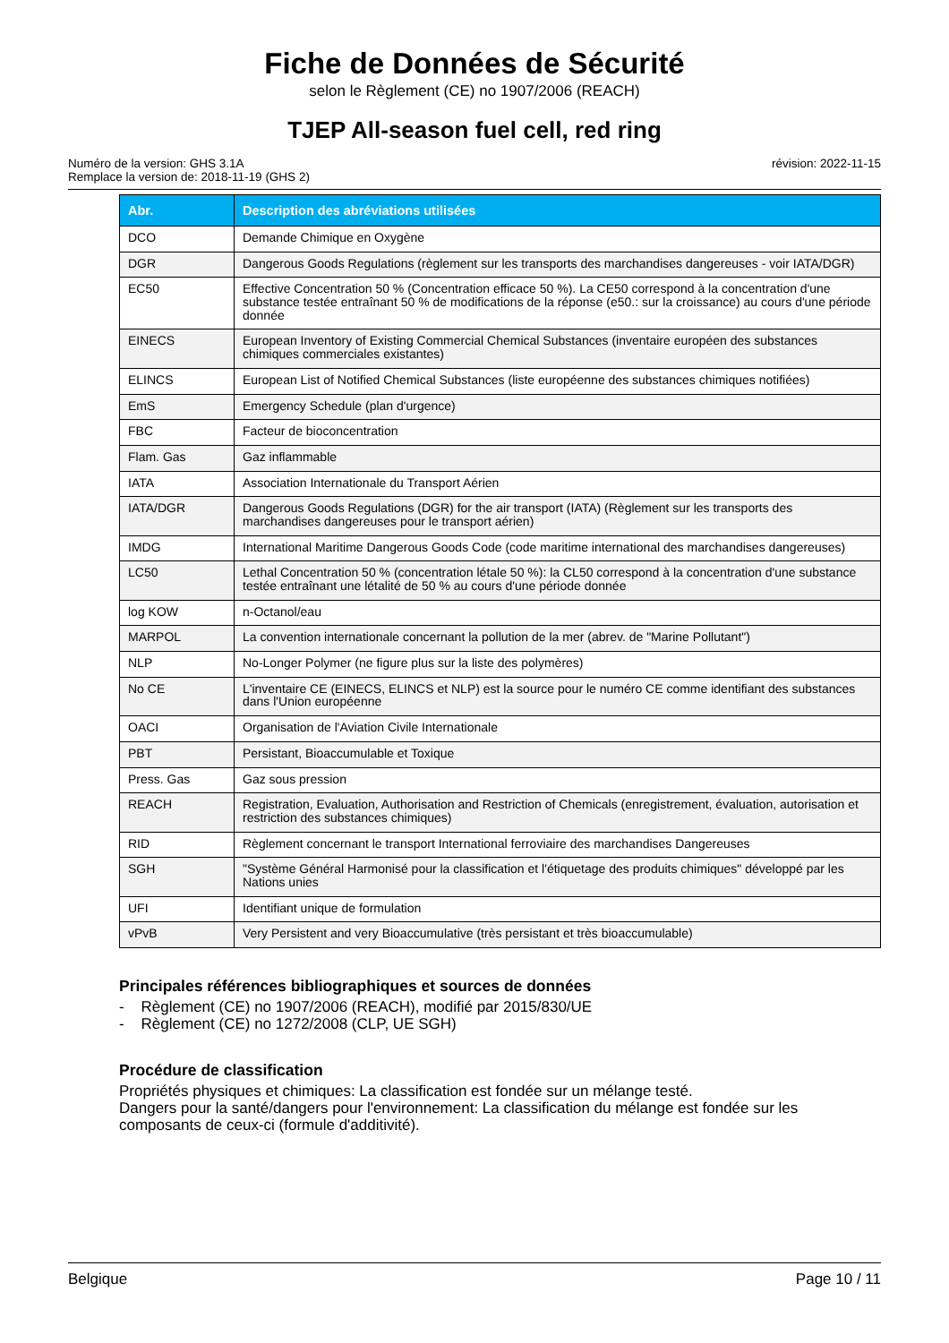Fiche de Données de Sécurité
selon le Règlement (CE) no 1907/2006 (REACH)
TJEP All-season fuel cell, red ring
Numéro de la version: GHS 3.1A
Remplace la version de: 2018-11-19 (GHS 2)
révision: 2022-11-15
| Abr. | Description des abréviations utilisées |
| --- | --- |
| DCO | Demande Chimique en Oxygène |
| DGR | Dangerous Goods Regulations (règlement sur les transports des marchandises dangereuses - voir IATA/DGR) |
| EC50 | Effective Concentration 50 % (Concentration efficace 50 %). La CE50 correspond à la concentration d'une substance testée entraînant 50 % de modifications de la réponse (e50.: sur la croissance) au cours d'une période donnée |
| EINECS | European Inventory of Existing Commercial Chemical Substances (inventaire européen des substances chimiques commerciales existantes) |
| ELINCS | European List of Notified Chemical Substances (liste européenne des substances chimiques notifiées) |
| EmS | Emergency Schedule (plan d'urgence) |
| FBC | Facteur de bioconcentration |
| Flam. Gas | Gaz inflammable |
| IATA | Association Internationale du Transport Aérien |
| IATA/DGR | Dangerous Goods Regulations (DGR) for the air transport (IATA) (Règlement sur les transports des marchandises dangereuses pour le transport aérien) |
| IMDG | International Maritime Dangerous Goods Code (code maritime international des marchandises dangereuses) |
| LC50 | Lethal Concentration 50 % (concentration létale 50 %): la CL50 correspond à la concentration d'une substance testée entraînant une létalité de 50 % au cours d'une période donnée |
| log KOW | n-Octanol/eau |
| MARPOL | La convention internationale concernant la pollution de la mer (abrev. de "Marine Pollutant") |
| NLP | No-Longer Polymer (ne figure plus sur la liste des polymères) |
| No CE | L'inventaire CE (EINECS, ELINCS et NLP) est la source pour le numéro CE comme identifiant des substances dans l'Union européenne |
| OACI | Organisation de l'Aviation Civile Internationale |
| PBT | Persistant, Bioaccumulable et Toxique |
| Press. Gas | Gaz sous pression |
| REACH | Registration, Evaluation, Authorisation and Restriction of Chemicals (enregistrement, évaluation, autorisation et restriction des substances chimiques) |
| RID | Règlement concernant le transport International ferroviaire des marchandises Dangereuses |
| SGH | "Système Général Harmonisé pour la classification et l'étiquetage des produits chimiques" développé par les Nations unies |
| UFI | Identifiant unique de formulation |
| vPvB | Very Persistent and very Bioaccumulative (très persistant et très bioaccumulable) |
Principales références bibliographiques et sources de données
- Règlement (CE) no 1907/2006 (REACH), modifié par 2015/830/UE
- Règlement (CE) no 1272/2008 (CLP, UE SGH)
Procédure de classification
Propriétés physiques et chimiques: La classification est fondée sur un mélange testé.
Dangers pour la santé/dangers pour l'environnement: La classification du mélange est fondée sur les composants de ceux-ci (formule d'additivité).
Belgique Page 10 / 11